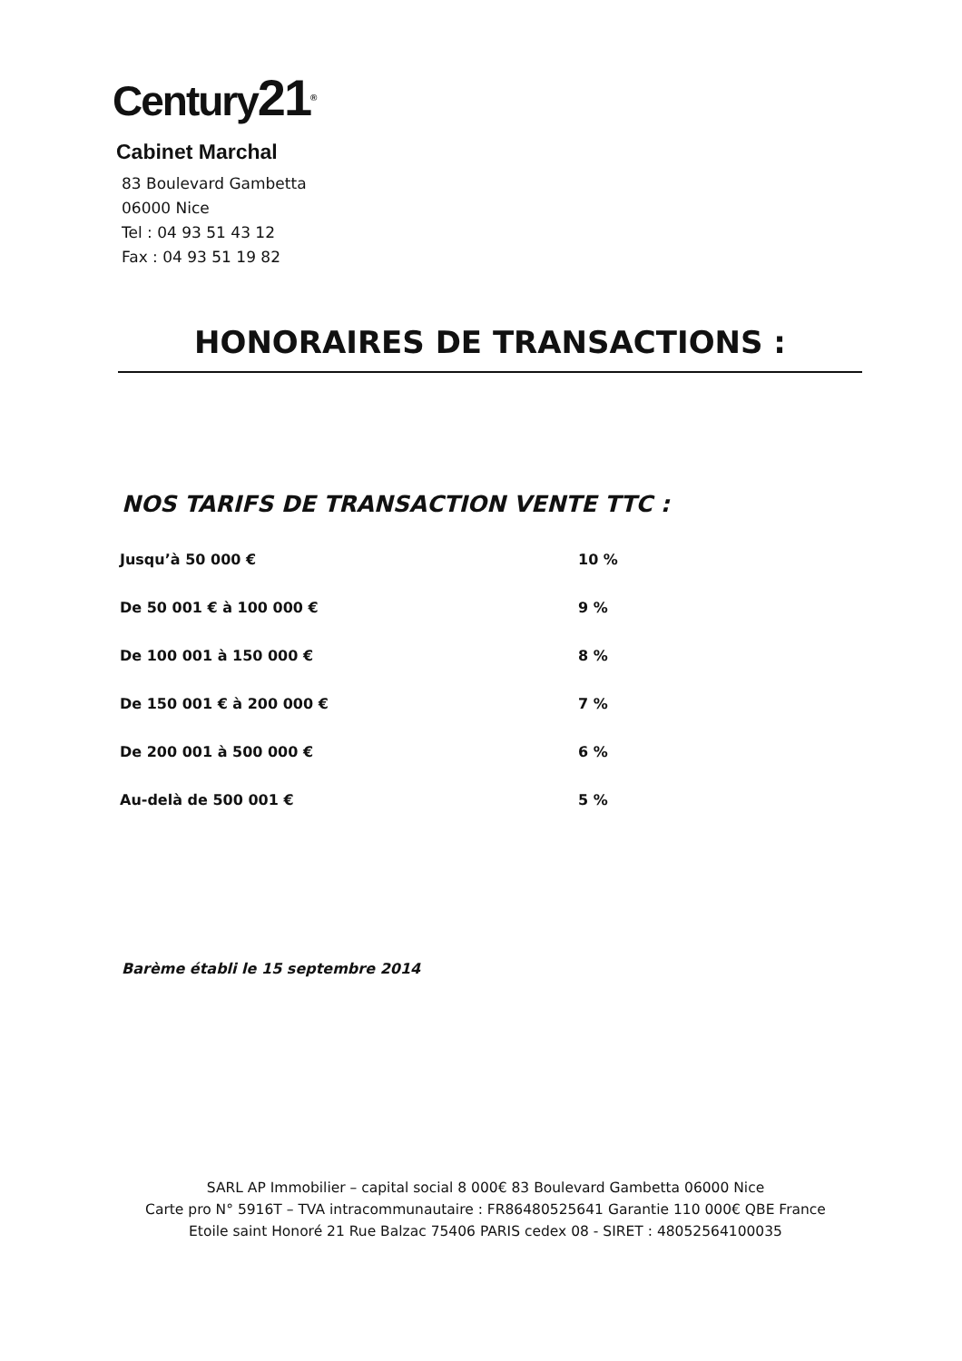Century21<sup>®</sup>
Cabinet Marchal
83 Boulevard Gambetta
06000 Nice
Tel : 04 93 51 43 12
Fax : 04 93 51 19 82
HONORAIRES DE TRANSACTIONS :
NOS TARIFS DE TRANSACTION VENTE TTC :
| Jusqu’à 50 000 € | 10 % |
| De 50 001 € à 100 000 € | 9 % |
| De 100 001 à 150 000 € | 8 % |
| De 150 001 € à 200 000 € | 7 % |
| De 200 001 à 500 000 € | 6 % |
| Au-delà de 500 001 € | 5 % |
Barème établi le 15 septembre 2014
SARL AP Immobilier – capital social 8 000€ 83 Boulevard Gambetta 06000 Nice
Carte pro N° 5916T – TVA intracommunautaire : FR86480525641 Garantie 110 000€ QBE France
Etoile saint Honoré 21 Rue Balzac 75406 PARIS cedex 08 - SIRET : 48052564100035